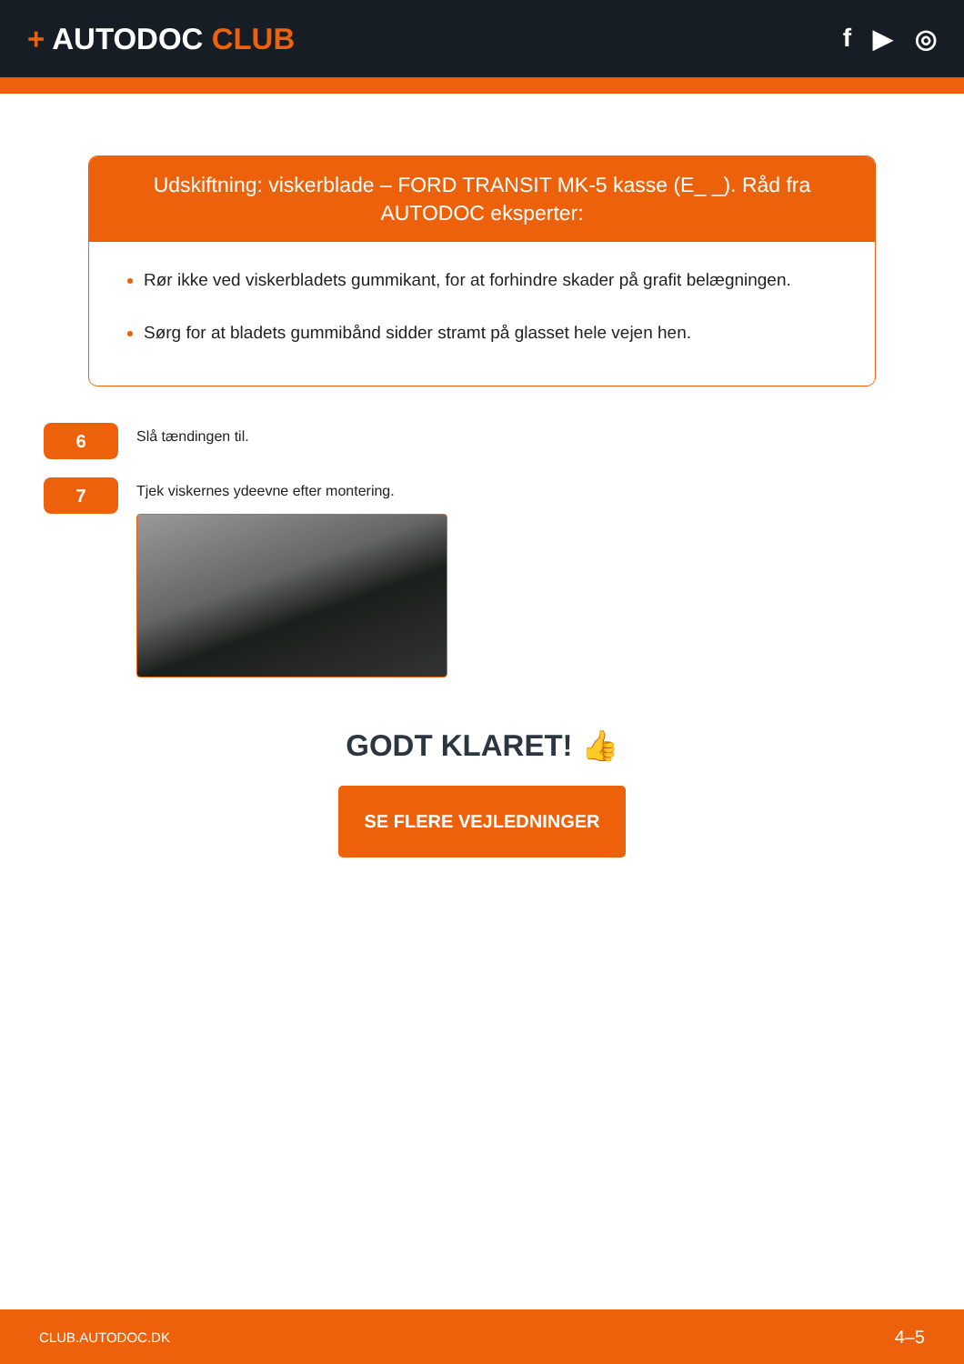+ AUTODOC CLUB
f ▶ ◎
Udskiftning: viskerblade – FORD TRANSIT MK-5 kasse (E_ _). Råd fra AUTODOC eksperter:
Rør ikke ved viskerbladets gummikant, for at forhindre skader på grafit belægningen.
Sørg for at bladets gummibånd sidder stramt på glasset hele vejen hen.
6
Slå tændingen til.
7
Tjek viskernes ydeevne efter montering.
GODT KLARET! 👍
SE FLERE VEJLEDNINGER
CLUB.AUTODOC.DK 4–5